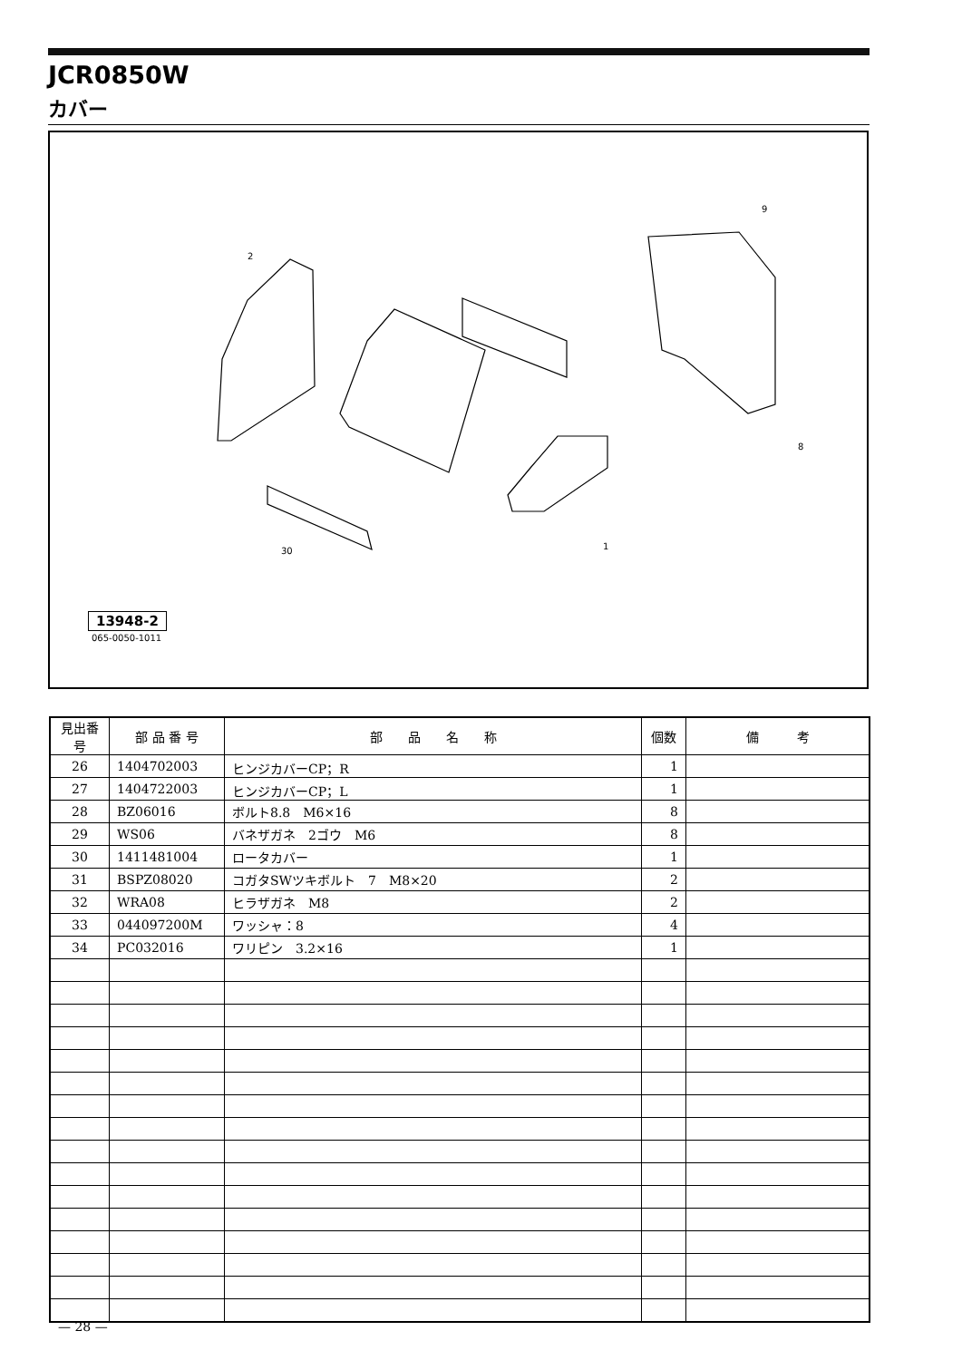JCR0850W
カバー
2
9
8
1
30
13948-2
065-0050-1011
| 見出番号 | 部 品 番 号 | 部 品 名 称 | 個数 | 備 考 |
| --- | --- | --- | --- | --- |
| 26 | 1404702003 | ヒンジカバーCP；R | 1 | |
| 27 | 1404722003 | ヒンジカバーCP；L | 1 | |
| 28 | BZ06016 | ボルト8.8 M6×16 | 8 | |
| 29 | WS06 | バネザガネ 2ゴウ M6 | 8 | |
| 30 | 1411481004 | ロータカバー | 1 | |
| 31 | BSPZ08020 | コガタSWツキボルト 7 M8×20 | 2 | |
| 32 | WRA08 | ヒラザガネ M8 | 2 | |
| 33 | 044097200M | ワッシャ：8 | 4 | |
| 34 | PC032016 | ワリピン 3.2×16 | 1 | |
— 28 —